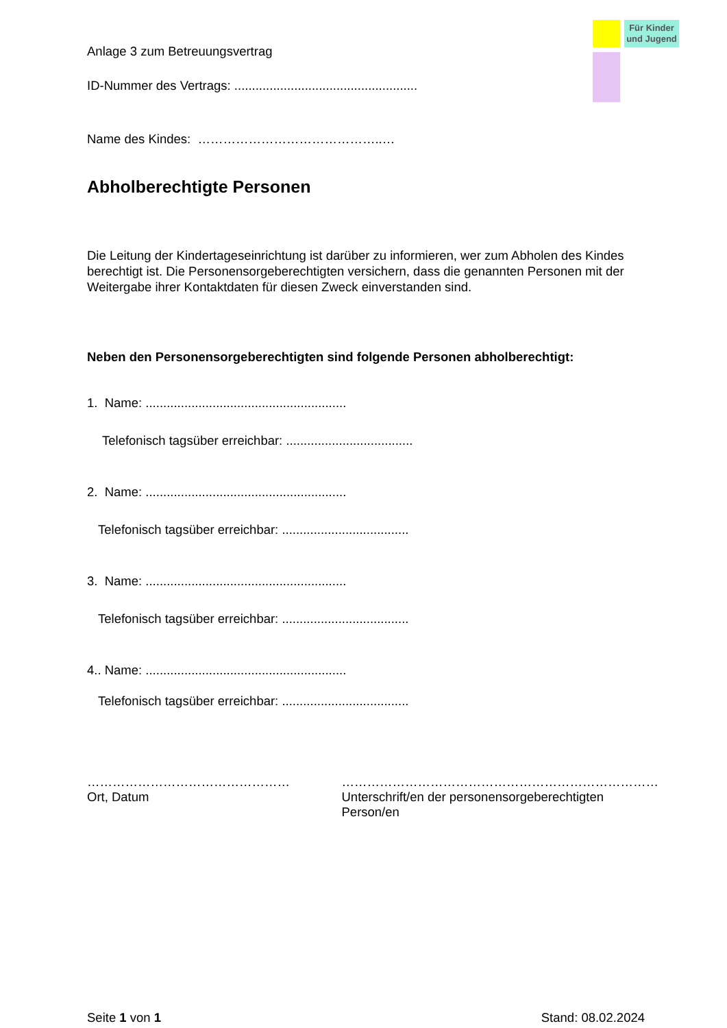Für Kinder und Jugend
Anlage 3 zum Betreuungsvertrag
ID-Nummer des Vertrags: ....................................................
Name des Kindes: ……………………………………..…
Abholberechtigte Personen
Die Leitung der Kindertageseinrichtung ist darüber zu informieren, wer zum Abholen des Kindes berechtigt ist. Die Personensorgeberechtigten versichern, dass die genannten Personen mit der Weitergabe ihrer Kontaktdaten für diesen Zweck einverstanden sind.
Neben den Personensorgeberechtigten sind folgende Personen abholberechtigt:
1. Name: .........................................................
Telefonisch tagsüber erreichbar: ....................................
2. Name: .........................................................
Telefonisch tagsüber erreichbar: ....................................
3. Name: .........................................................
Telefonisch tagsüber erreichbar: ....................................
4.. Name: .........................................................
Telefonisch tagsüber erreichbar: ....................................
…………………………………………
Ort, Datum
…………………………………………………………………
Unterschrift/en der personensorgeberechtigten Person/en
Seite 1 von 1 Stand: 08.02.2024